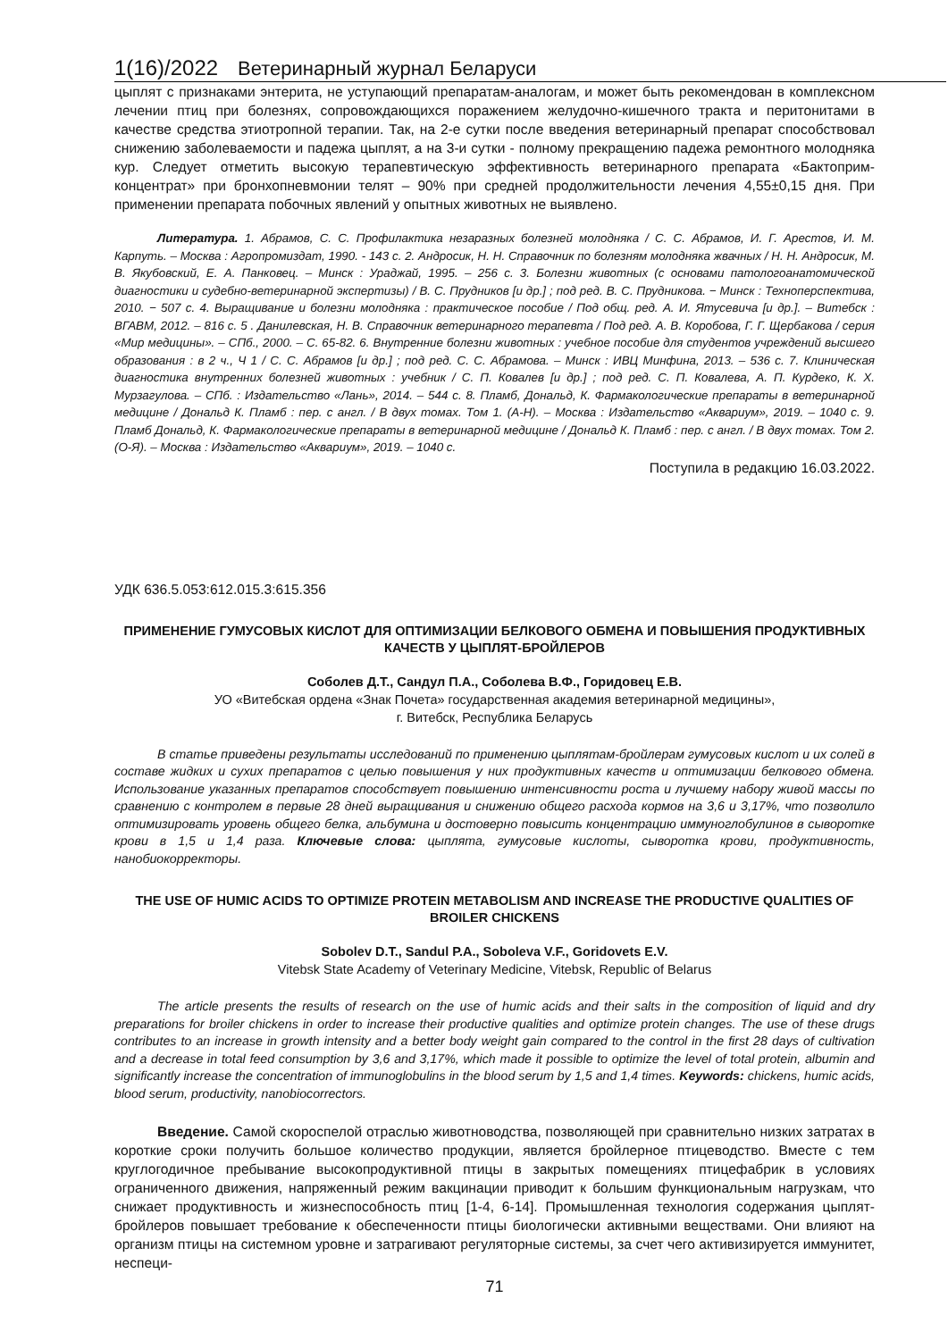1(16)/2022 Ветеринарный журнал Беларуси
цыплят с признаками энтерита, не уступающий препаратам-аналогам, и может быть рекомендован в комплексном лечении птиц при болезнях, сопровождающихся поражением желудочно-кишечного тракта и перитонитами в качестве средства этиотропной терапии. Так, на 2-е сутки после введения ветеринарный препарат способствовал снижению заболеваемости и падежа цыплят, а на 3-и сутки - полному прекращению падежа ремонтного молодняка кур. Следует отметить высокую терапевтическую эффективность ветеринарного препарата «Бактоприм-концентрат» при бронхопневмонии телят – 90% при средней продолжительности лечения 4,55±0,15 дня. При применении препарата побочных явлений у опытных животных не выявлено.
Литература. 1. Абрамов, С. С. Профилактика незаразных болезней молодняка / С. С. Абрамов, И. Г. Арестов, И. М. Карпуть. – Москва : Агропромиздат, 1990. - 143 с. 2. Андросик, Н. Н. Справочник по болезням молодняка жвачных / Н. Н. Андросик, М. В. Якубовский, Е. А. Панковец. – Минск : Ураджай, 1995. – 256 с. 3. Болезни животных (с основами патологоанатомической диагностики и судебно-ветеринарной экспертизы) / В. С. Прудников [и др.] ; под ред. В. С. Прудникова. − Минск : Техноперспектива, 2010. − 507 с. 4. Выращивание и болезни молодняка : практическое пособие / Под общ. ред. А. И. Ятусевича [и др.]. – Витебск : ВГАВМ, 2012. – 816 с. 5 . Данилевская, Н. В. Справочник ветеринарного терапевта / Под ред. А. В. Коробова, Г. Г. Щербакова / серия «Мир медицины». – СПб., 2000. – С. 65-82. 6. Внутренние болезни животных : учебное пособие для студентов учреждений высшего образования : в 2 ч., Ч 1 / С. С. Абрамов [и др.] ; под ред. С. С. Абрамова. – Минск : ИВЦ Минфина, 2013. – 536 с. 7. Клиническая диагностика внутренних болезней животных : учебник / С. П. Ковалев [и др.] ; под ред. С. П. Ковалева, А. П. Курдеко, К. Х. Мурзагулова. – СПб. : Издательство «Лань», 2014. – 544 с. 8. Пламб, Дональд, К. Фармакологические препараты в ветеринарной медицине / Дональд К. Пламб : пер. с англ. / В двух томах. Том 1. (А-Н). – Москва : Издательство «Аквариум», 2019. – 1040 с. 9. Пламб Дональд, К. Фармакологические препараты в ветеринарной медицине / Дональд К. Пламб : пер. с англ. / В двух томах. Том 2. (О-Я). – Москва : Издательство «Аквариум», 2019. – 1040 с.
Поступила в редакцию 16.03.2022.
УДК 636.5.053:612.015.3:615.356
ПРИМЕНЕНИЕ ГУМУСОВЫХ КИСЛОТ ДЛЯ ОПТИМИЗАЦИИ БЕЛКОВОГО ОБМЕНА И ПОВЫШЕНИЯ ПРОДУКТИВНЫХ КАЧЕСТВ У ЦЫПЛЯТ-БРОЙЛЕРОВ
Соболев Д.Т., Сандул П.А., Соболева В.Ф., Горидовец Е.В.
УО «Витебская ордена «Знак Почета» государственная академия ветеринарной медицины»,
г. Витебск, Республика Беларусь
В статье приведены результаты исследований по применению цыплятам-бройлерам гумусовых кислот и их солей в составе жидких и сухих препаратов с целью повышения у них продуктивных качеств и оптимизации белкового обмена. Использование указанных препаратов способствует повышению интенсивности роста и лучшему набору живой массы по сравнению с контролем в первые 28 дней выращивания и снижению общего расхода кормов на 3,6 и 3,17%, что позволило оптимизировать уровень общего белка, альбумина и достоверно повысить концентрацию иммуноглобулинов в сыворотке крови в 1,5 и 1,4 раза. Ключевые слова: цыплята, гумусовые кислоты, сыворотка крови, продуктивность, нанобиокорректоры.
THE USE OF HUMIC ACIDS TO OPTIMIZE PROTEIN METABOLISM AND INCREASE THE PRODUCTIVE QUALITIES OF BROILER CHICKENS
Sobolev D.T., Sandul P.A., Soboleva V.F., Goridovets E.V.
Vitebsk State Academy of Veterinary Medicine, Vitebsk, Republic of Belarus
The article presents the results of research on the use of humic acids and their salts in the composition of liquid and dry preparations for broiler chickens in order to increase their productive qualities and optimize protein changes. The use of these drugs contributes to an increase in growth intensity and a better body weight gain compared to the control in the first 28 days of cultivation and a decrease in total feed consumption by 3,6 and 3,17%, which made it possible to optimize the level of total protein, albumin and significantly increase the concentration of immunoglobulins in the blood serum by 1,5 and 1,4 times. Keywords: chickens, humic acids, blood serum, productivity, nanobiocorrectors.
Введение. Самой скороспелой отраслью животноводства, позволяющей при сравнительно низких затратах в короткие сроки получить большое количество продукции, является бройлерное птицеводство. Вместе с тем круглогодичное пребывание высокопродуктивной птицы в закрытых помещениях птицефабрик в условиях ограниченного движения, напряженный режим вакцинации приводит к большим функциональным нагрузкам, что снижает продуктивность и жизнеспособность птиц [1-4, 6-14]. Промышленная технология содержания цыплят-бройлеров повышает требование к обеспеченности птицы биологически активными веществами. Они влияют на организм птицы на системном уровне и затрагивают регуляторные системы, за счет чего активизируется иммунитет, неспеци-
71